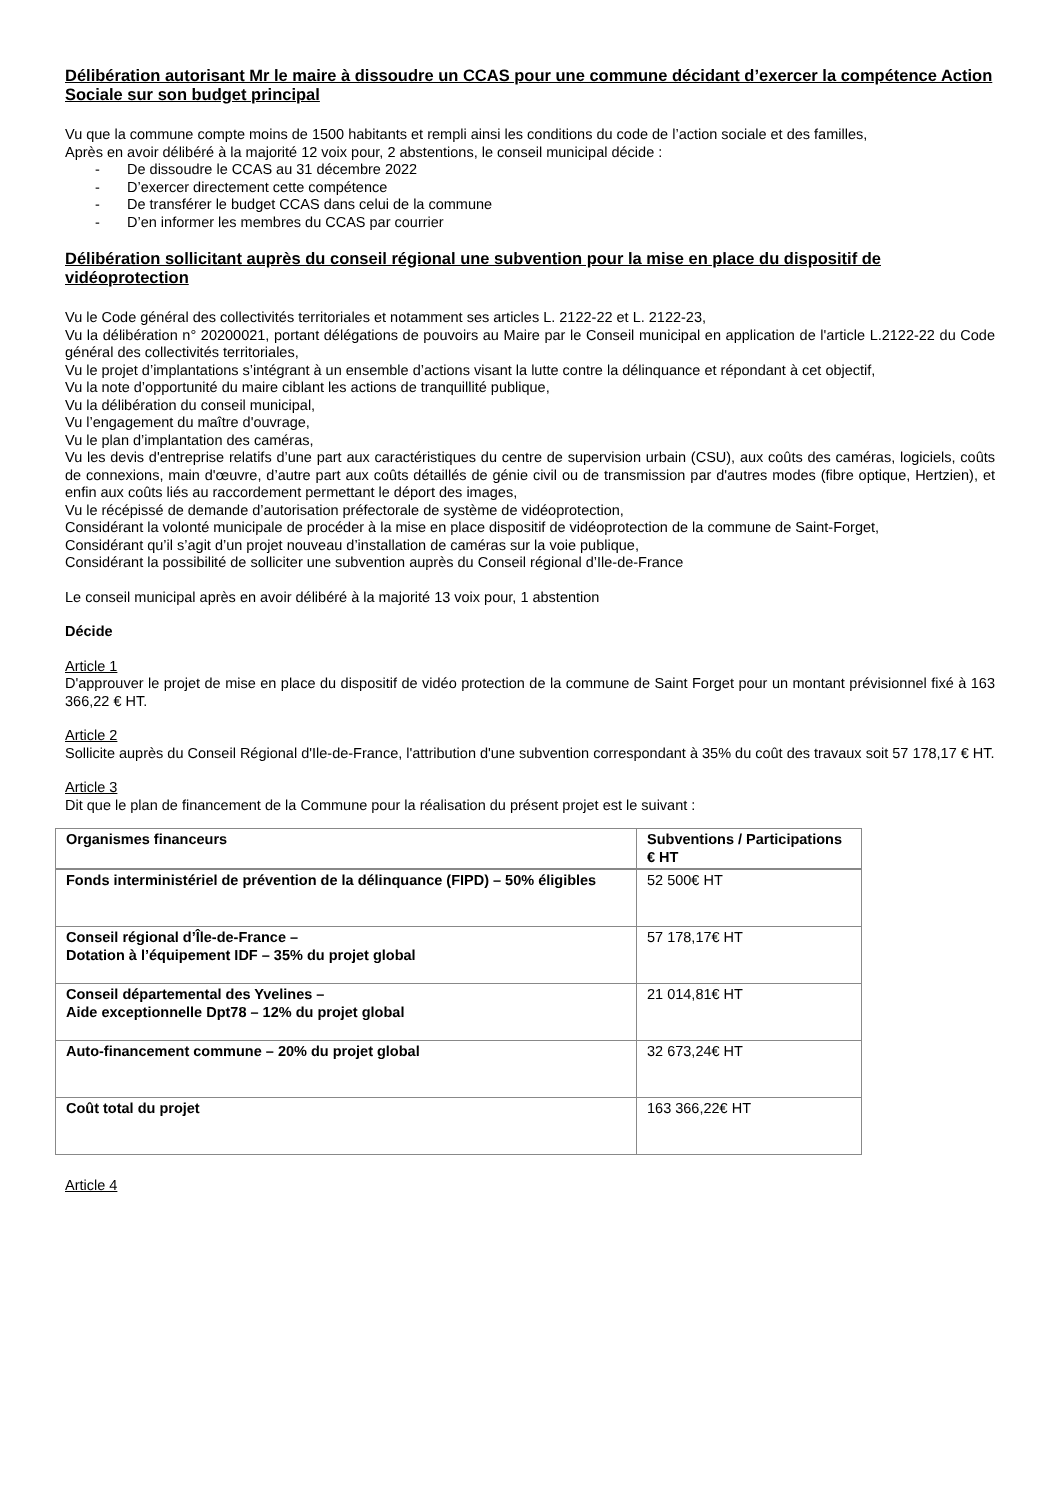Délibération autorisant Mr le maire à dissoudre un CCAS pour une commune décidant d’exercer la compétence Action Sociale sur son budget principal
Vu que la commune compte moins de 1500 habitants et rempli ainsi les conditions du code de l’action sociale et des familles,
Après en avoir délibéré à la majorité 12 voix pour, 2 abstentions, le conseil municipal décide :
- De dissoudre le CCAS au 31 décembre 2022
- D’exercer directement cette compétence
- De transférer le budget CCAS dans celui de la commune
- D’en informer les membres du CCAS par courrier
Délibération sollicitant auprès du conseil régional une subvention pour la mise en place du dispositif de vidéoprotection
Vu le Code général des collectivités territoriales et notamment ses articles L. 2122-22 et L. 2122-23,
Vu la délibération n° 20200021, portant délégations de pouvoirs au Maire par le Conseil municipal en application de l'article L.2122-22 du Code général des collectivités territoriales,
Vu le projet d’implantations s’intégrant à un ensemble d’actions visant la lutte contre la délinquance et répondant à cet objectif,
Vu la note d’opportunité du maire ciblant les actions de tranquillité publique,
Vu la délibération du conseil municipal,
Vu l’engagement du maître d'ouvrage,
Vu le plan d’implantation des caméras,
Vu les devis d'entreprise relatifs d’une part aux caractéristiques du centre de supervision urbain (CSU), aux coûts des caméras, logiciels, coûts de connexions, main d'œuvre, d’autre part aux coûts détaillés de génie civil ou de transmission par d'autres modes (fibre optique, Hertzien), et enfin aux coûts liés au raccordement permettant le déport des images,
Vu le récépissé de demande d’autorisation préfectorale de système de vidéoprotection,
Considérant la volonté municipale de procéder à la mise en place dispositif de vidéoprotection de la commune de Saint-Forget,
Considérant qu’il s’agit d’un projet nouveau d’installation de caméras sur la voie publique,
Considérant la possibilité de solliciter une subvention auprès du Conseil régional d’Ile-de-France
Le conseil municipal après en avoir délibéré à la majorité 13 voix pour, 1 abstention
Décide
Article 1
D'approuver le projet de mise en place du dispositif de vidéo protection de la commune de Saint Forget pour un montant prévisionnel fixé à 163 366,22 € HT.
Article 2
Sollicite auprès du Conseil Régional d'Ile-de-France, l'attribution d'une subvention correspondant à 35% du coût des travaux soit 57 178,17 € HT.
Article 3
Dit que le plan de financement de la Commune pour la réalisation du présent projet est le suivant :
| Organismes financeurs | Subventions / Participations € HT |
| --- | --- |
| Fonds interministériel de prévention de la délinquance (FIPD) – 50% éligibles | 52 500€ HT |
| Conseil régional d’Île-de-France – Dotation à l’équipement IDF – 35% du projet global | 57 178,17€ HT |
| Conseil départemental des Yvelines – Aide exceptionnelle Dpt78 – 12% du projet global | 21 014,81€ HT |
| Auto-financement commune – 20% du projet global | 32 673,24€ HT |
| Coût total du projet | 163 366,22€ HT |
Article 4